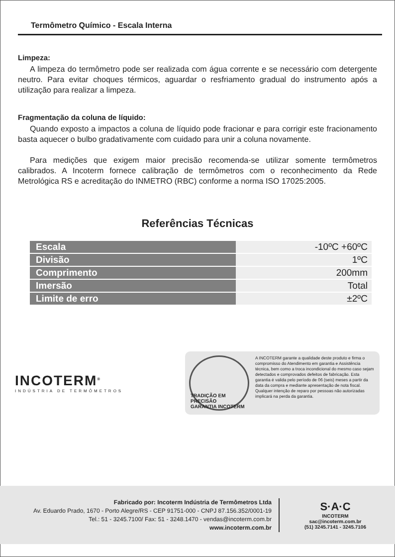Termômetro Químico - Escala Interna
Limpeza:
A limpeza do termômetro pode ser realizada com água corrente e se necessário com detergente neutro. Para evitar choques térmicos, aguardar o resfriamento gradual do instrumento após a utilização para realizar a limpeza.
Fragmentação da coluna de líquido:
Quando exposto a impactos a coluna de líquido pode fracionar e para corrigir este fracionamento basta aquecer o bulbo gradativamente com cuidado para unir a coluna novamente.
Para medições que exigem maior precisão recomenda-se utilizar somente termômetros calibrados. A Incoterm fornece calibração de termômetros com o reconhecimento da Rede Metrológica RS e acreditação do INMETRO (RBC) conforme a norma ISO 17025:2005.
Referências Técnicas
| Escala | -10ºC +60ºC |
| Divisão | 1ºC |
| Comprimento | 200mm |
| Imersão | Total |
| Limite de erro | ±2ºC |
INCOTERM<sup>®</sup>
INDÚSTRIA DE TERMÔMETROS
TRADIÇÃO EM PRECISÃO
GARANTIA INCOTERM
A INCOTERM garante a qualidade deste produto e firma o compromisso do Atendimento em garantia e Assistência técnica, bem como a troca incondicional do mesmo caso sejam detectados e comprovados defeitos de fabricação. Esta garantia é valida pelo período de 06 (seis) meses a partir da data da compra e mediante apresentação de nota fiscal. Qualquer intenção de reparo por pessoas não autorizadas implicará na perda da garantia.
Fabricado por: Incoterm Indústria de Termômetros Ltda
Av. Eduardo Prado, 1670 - Porto Alegre/RS - CEP 91751-000 - CNPJ 87.156.352/0001-19
Tel.: 51 - 3245.7100/ Fax: 51 - 3248.1470 - vendas@incoterm.com.br
www.incoterm.com.br
S·A·C
INCOTERM
sac@incoterm.com.br
(51) 3245.7141 - 3245.7106